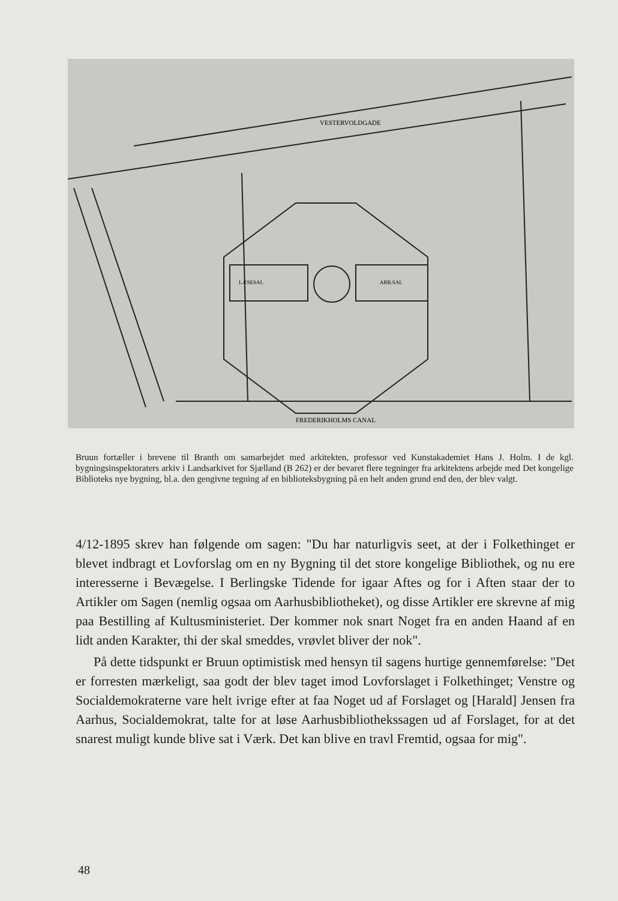VESTERVOLDGADE
FREDERIKHOLMS CANAL
LÆSESAL
ARB.SAL
Bruun fortæller i brevene til Branth om samarbejdet med arkitekten, professor ved Kunstakademiet Hans J. Holm. I de kgl. bygningsinspektoraters arkiv i Landsarkivet for Sjælland (B 262) er der bevaret flere tegninger fra arkitektens arbejde med Det kongelige Biblioteks nye bygning, bl.a. den gengivne tegning af en biblioteksbygning på en helt anden grund end den, der blev valgt.
4/12-1895 skrev han følgende om sagen: "Du har naturligvis seet, at der i Folkethinget er blevet indbragt et Lovforslag om en ny Bygning til det store kongelige Bibliothek, og nu ere interesserne i Bevægelse. I Berlingske Tidende for igaar Aftes og for i Aften staar der to Artikler om Sagen (nemlig ogsaa om Aarhusbibliotheket), og disse Artikler ere skrevne af mig paa Bestilling af Kultusministeriet. Der kommer nok snart Noget fra en anden Haand af en lidt anden Karakter, thi der skal smeddes, vrøvlet bliver der nok".
På dette tidspunkt er Bruun optimistisk med hensyn til sagens hurtige gennemførelse: "Det er forresten mærkeligt, saa godt der blev taget imod Lovforslaget i Folkethinget; Venstre og Socialdemokraterne vare helt ivrige efter at faa Noget ud af Forslaget og [Harald] Jensen fra Aarhus, Socialdemokrat, talte for at løse Aarhusbibliothekssagen ud af Forslaget, for at det snarest muligt kunde blive sat i Værk. Det kan blive en travl Fremtid, ogsaa for mig".
48